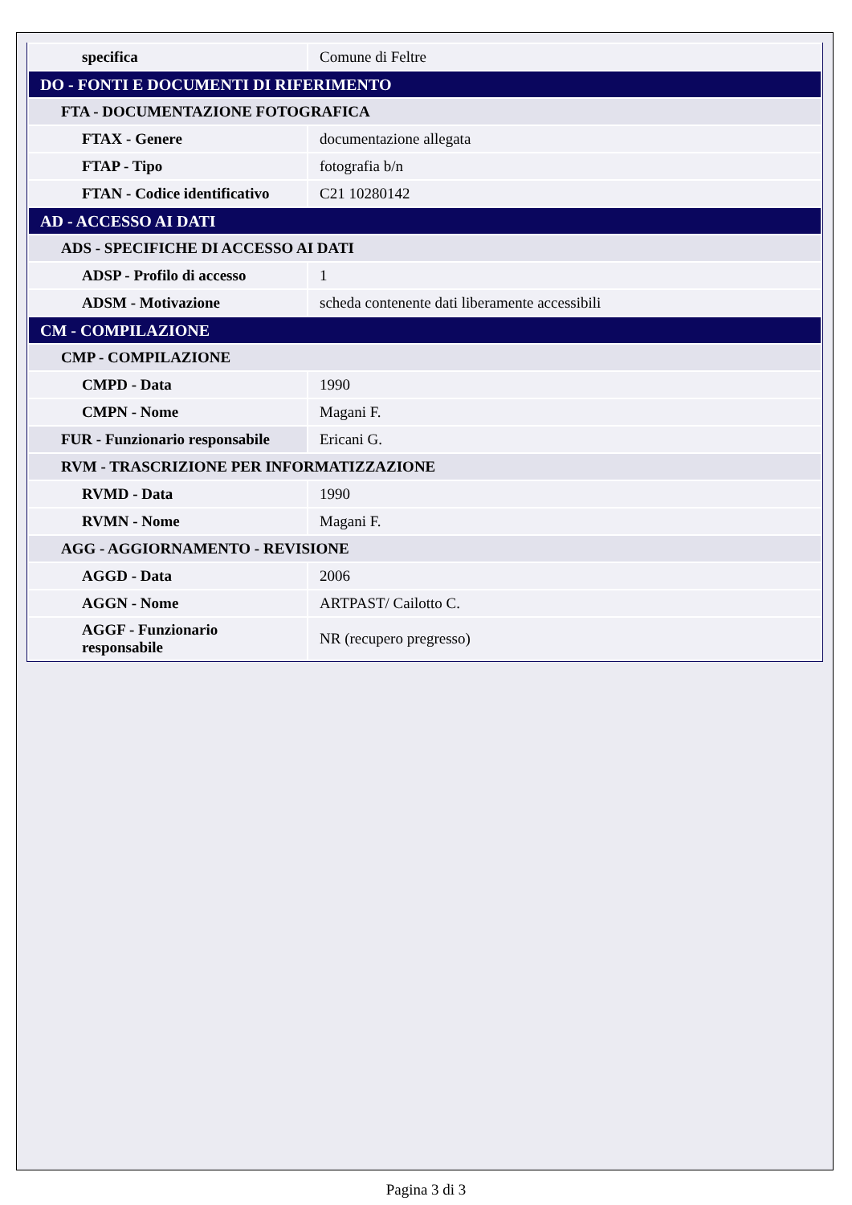| specifica | Comune di Feltre |
| DO - FONTI E DOCUMENTI DI RIFERIMENTO | |
| FTA - DOCUMENTAZIONE FOTOGRAFICA | |
| FTAX - Genere | documentazione allegata |
| FTAP - Tipo | fotografia b/n |
| FTAN - Codice identificativo | C21 10280142 |
| AD - ACCESSO AI DATI | |
| ADS - SPECIFICHE DI ACCESSO AI DATI | |
| ADSP - Profilo di accesso | 1 |
| ADSM - Motivazione | scheda contenente dati liberamente accessibili |
| CM - COMPILAZIONE | |
| CMP - COMPILAZIONE | |
| CMPD - Data | 1990 |
| CMPN - Nome | Magani F. |
| FUR - Funzionario responsabile | Ericani G. |
| RVM - TRASCRIZIONE PER INFORMATIZZAZIONE | |
| RVMD - Data | 1990 |
| RVMN - Nome | Magani F. |
| AGG - AGGIORNAMENTO - REVISIONE | |
| AGGD - Data | 2006 |
| AGGN - Nome | ARTPAST/ Cailotto C. |
| AGGF - Funzionario responsabile | NR (recupero pregresso) |
Pagina 3 di 3